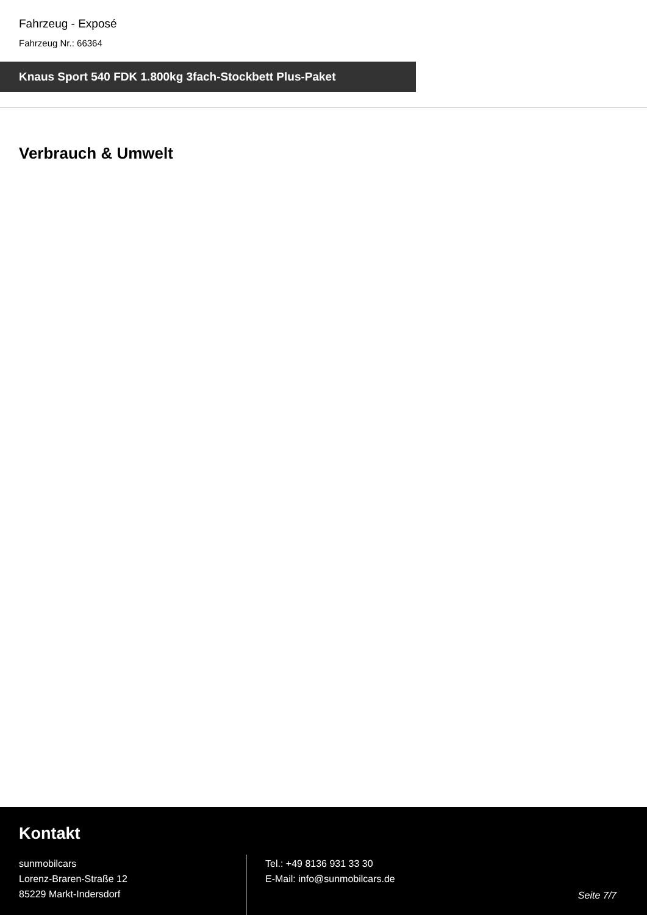Fahrzeug - Exposé
Fahrzeug Nr.: 66364
Knaus Sport 540 FDK 1.800kg 3fach-Stockbett Plus-Paket
Verbrauch & Umwelt
Kontakt
sunmobilcars
Lorenz-Braren-Straße 12
85229 Markt-Indersdorf
Tel.: +49 8136 931 33 30
E-Mail: info@sunmobilcars.de
Seite 7/7